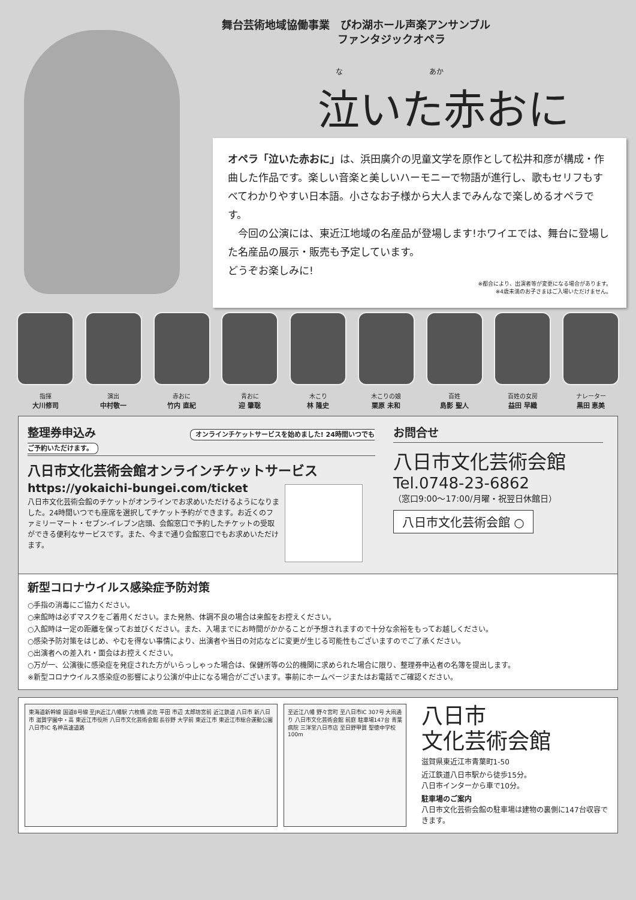舞台芸術地域協働事業　びわ湖ホール声楽アンサンブル
ファンタジックオペラ
な　　　　　　　　　　　　あか
泣いた赤おに
オペラ「泣いた赤おに」は、浜田廣介の児童文学を原作として松井和彦が構成・作曲した作品です。楽しい音楽と美しいハーモニーで物語が進行し、歌もセリフもすべてわかりやすい日本語。小さなお子様から大人までみんなで楽しめるオペラです。
　今回の公演には、東近江地域の名産品が登場します!ホワイエでは、舞台に登場した名産品の展示・販売も予定しています。
どうぞお楽しみに!
※都合により、出演者等が変更になる場合があります。
※4歳未満のお子さまはご入場いただけません。
指揮
大川修司
演出
中村敬一
赤おに
竹内 直紀
青おに
迎 肇聡
木こり
林 隆史
木こりの娘
栗原 未和
百姓
島影 聖人
百姓の女房
益田 早織
ナレーター
黒田 恵美
整理券申込み オンラインチケットサービスを始めました! 24時間いつでもご予約いただけます。
八日市文化芸術会館オンラインチケットサービス
https://yokaichi-bungei.com/ticket
八日市文化芸術会館のチケットがオンラインでお求めいただけるようになりました。24時間いつでも座席を選択してチケット予約ができます。お近くのファミリーマート・セブン-イレブン店頭、会館窓口で予約したチケットの受取ができる便利なサービスです。また、今まで通り会館窓口でもお求めいただけます。
お問合せ
八日市文化芸術会館
Tel.0748-23-6862
（窓口9:00～17:00/月曜・祝翌日休館日）
八日市文化芸術会館 ○
新型コロナウイルス感染症予防対策
○手指の消毒にご協力ください。
○来館時は必ずマスクをご着用ください。また発熱、体調不良の場合は来館をお控えください。
○入館時は一定の距離を保ってお並びください。また、入場までにお時間がかかることが予想されますので十分な余裕をもってお越しください。
○感染予防対策をはじめ、やむを得ない事情により、出演者や当日の対応などに変更が生じる可能性もございますのでご了承ください。
○出演者への差入れ・面会はお控えください。
○万が一、公演後に感染症を発症された方がいらっしゃった場合は、保健所等の公的機関に求められた場合に限り、整理券申込者の名簿を提出します。
※新型コロナウイルス感染症の影響により公演が中止になる場合がございます。事前にホームページまたはお電話でご確認ください。
東海道新幹線 国道8号線 至JR近江八幡駅 六枚橋 武佐 平田 市辺 太郎坊宮前 近江鉄道 八日市 新八日市 滋賀学園中・高 東近江市役所 八日市文化芸術会館 長谷野 大学前 東近江市 東近江市総合運動公園 八日市IC 名神高速道路
至近江八幡 野々宮町 至八日市IC 307号 大凧通り 八日市文化芸術会館 前庭 駐車場147台 青葉病院 三洋堂八日市店 至日野甲賀 聖徳中学校 100m
八日市
文化芸術会館
滋賀県東近江市青葉町1-50
近江鉄道八日市駅から徒歩15分。
八日市インターから車で10分。
駐車場のご案内
八日市文化芸術会館の駐車場は建物の裏側に147台収容できます。